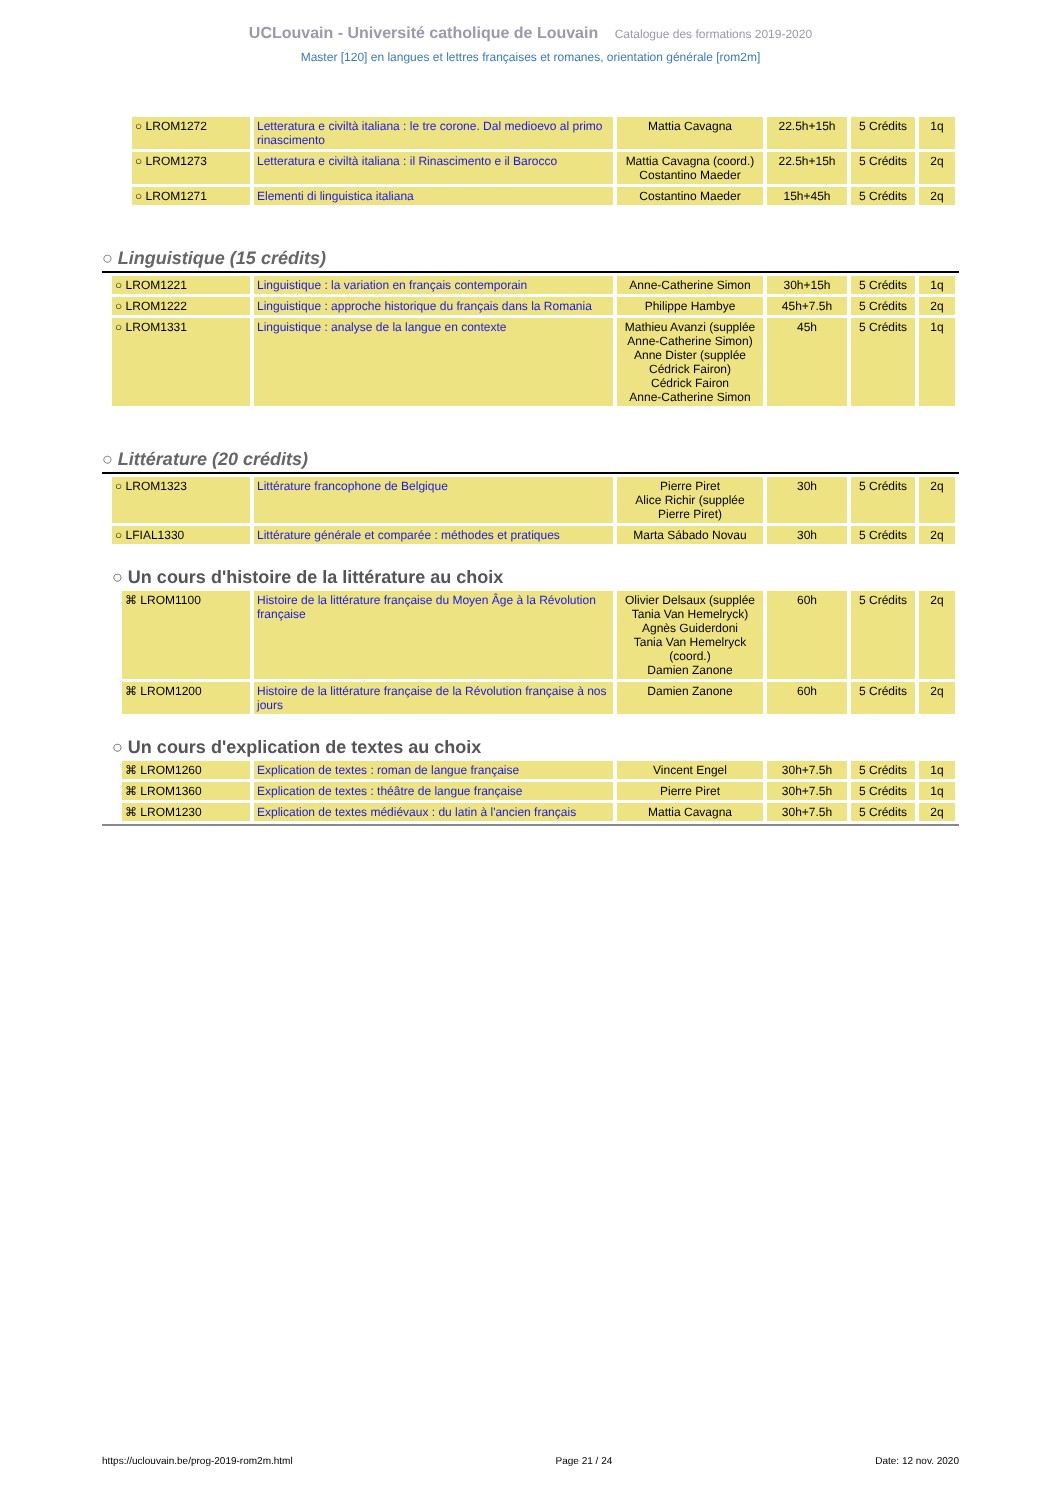UCLouvain - Université catholique de Louvain Catalogue des formations 2019-2020
Master [120] en langues et lettres françaises et romanes, orientation générale [rom2m]
| ○ LROM1272 | Letteratura e civiltà italiana : le tre corone. Dal medioevo al primo rinascimento | Mattia Cavagna | 22.5h+15h | 5 Crédits | 1q |
| ○ LROM1273 | Letteratura e civiltà italiana : il Rinascimento e il Barocco | Mattia Cavagna (coord.) Costantino Maeder | 22.5h+15h | 5 Crédits | 2q |
| ○ LROM1271 | Elementi di linguistica italiana | Costantino Maeder | 15h+45h | 5 Crédits | 2q |
○ Linguistique (15 crédits)
| ○ LROM1221 | Linguistique : la variation en français contemporain | Anne-Catherine Simon | 30h+15h | 5 Crédits | 1q |
| ○ LROM1222 | Linguistique : approche historique du français dans la Romania | Philippe Hambye | 45h+7.5h | 5 Crédits | 2q |
| ○ LROM1331 | Linguistique : analyse de la langue en contexte | Mathieu Avanzi (supplée Anne-Catherine Simon) Anne Dister (supplée Cédrick Fairon) Cédrick Fairon Anne-Catherine Simon | 45h | 5 Crédits | 1q |
○ Littérature (20 crédits)
| ○ LROM1323 | Littérature francophone de Belgique | Pierre Piret Alice Richir (supplée Pierre Piret) | 30h | 5 Crédits | 2q |
| ○ LFIAL1330 | Littérature générale et comparée : méthodes et pratiques | Marta Sábado Novau | 30h | 5 Crédits | 2q |
○ Un cours d'histoire de la littérature au choix
| ⌘ LROM1100 | Histoire de la littérature française du Moyen Âge à la Révolution française | Olivier Delsaux (supplée Tania Van Hemelryck) Agnès Guiderdoni Tania Van Hemelryck (coord.) Damien Zanone | 60h | 5 Crédits | 2q |
| ⌘ LROM1200 | Histoire de la littérature française de la Révolution française à nos jours | Damien Zanone | 60h | 5 Crédits | 2q |
○ Un cours d'explication de textes au choix
| ⌘ LROM1260 | Explication de textes : roman de langue française | Vincent Engel | 30h+7.5h | 5 Crédits | 1q |
| ⌘ LROM1360 | Explication de textes : théâtre de langue française | Pierre Piret | 30h+7.5h | 5 Crédits | 1q |
| ⌘ LROM1230 | Explication de textes médiévaux : du latin à l'ancien français | Mattia Cavagna | 30h+7.5h | 5 Crédits | 2q |
https://uclouvain.be/prog-2019-rom2m.html Page 21 / 24 Date: 12 nov. 2020